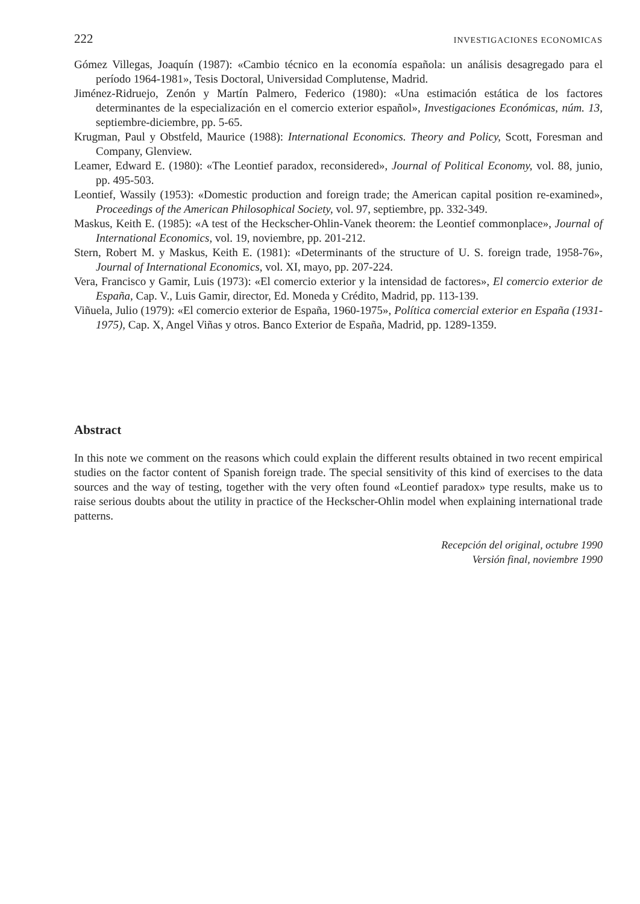222 INVESTIGACIONES ECONOMICAS
Gómez Villegas, Joaquín (1987): «Cambio técnico en la economía española: un análisis desagregado para el período 1964-1981», Tesis Doctoral, Universidad Complutense, Madrid.
Jiménez-Ridruejo, Zenón y Martín Palmero, Federico (1980): «Una estimación estática de los factores determinantes de la especialización en el comercio exterior español», Investigaciones Económicas, núm. 13, septiembre-diciembre, pp. 5-65.
Krugman, Paul y Obstfeld, Maurice (1988): International Economics. Theory and Policy, Scott, Foresman and Company, Glenview.
Leamer, Edward E. (1980): «The Leontief paradox, reconsidered», Journal of Political Economy, vol. 88, junio, pp. 495-503.
Leontief, Wassily (1953): «Domestic production and foreign trade; the American capital position re-examined», Proceedings of the American Philosophical Society, vol. 97, septiembre, pp. 332-349.
Maskus, Keith E. (1985): «A test of the Heckscher-Ohlin-Vanek theorem: the Leontief commonplace», Journal of International Economics, vol. 19, noviembre, pp. 201-212.
Stern, Robert M. y Maskus, Keith E. (1981): «Determinants of the structure of U. S. foreign trade, 1958-76», Journal of International Economics, vol. XI, mayo, pp. 207-224.
Vera, Francisco y Gamir, Luis (1973): «El comercio exterior y la intensidad de factores», El comercio exterior de España, Cap. V., Luis Gamir, director, Ed. Moneda y Crédito, Madrid, pp. 113-139.
Viñuela, Julio (1979): «El comercio exterior de España, 1960-1975», Política comercial exterior en España (1931-1975), Cap. X, Angel Viñas y otros. Banco Exterior de España, Madrid, pp. 1289-1359.
Abstract
In this note we comment on the reasons which could explain the different results obtained in two recent empirical studies on the factor content of Spanish foreign trade. The special sensitivity of this kind of exercises to the data sources and the way of testing, together with the very often found «Leontief paradox» type results, make us to raise serious doubts about the utility in practice of the Heckscher-Ohlin model when explaining international trade patterns.
Recepción del original, octubre 1990
Versión final, noviembre 1990